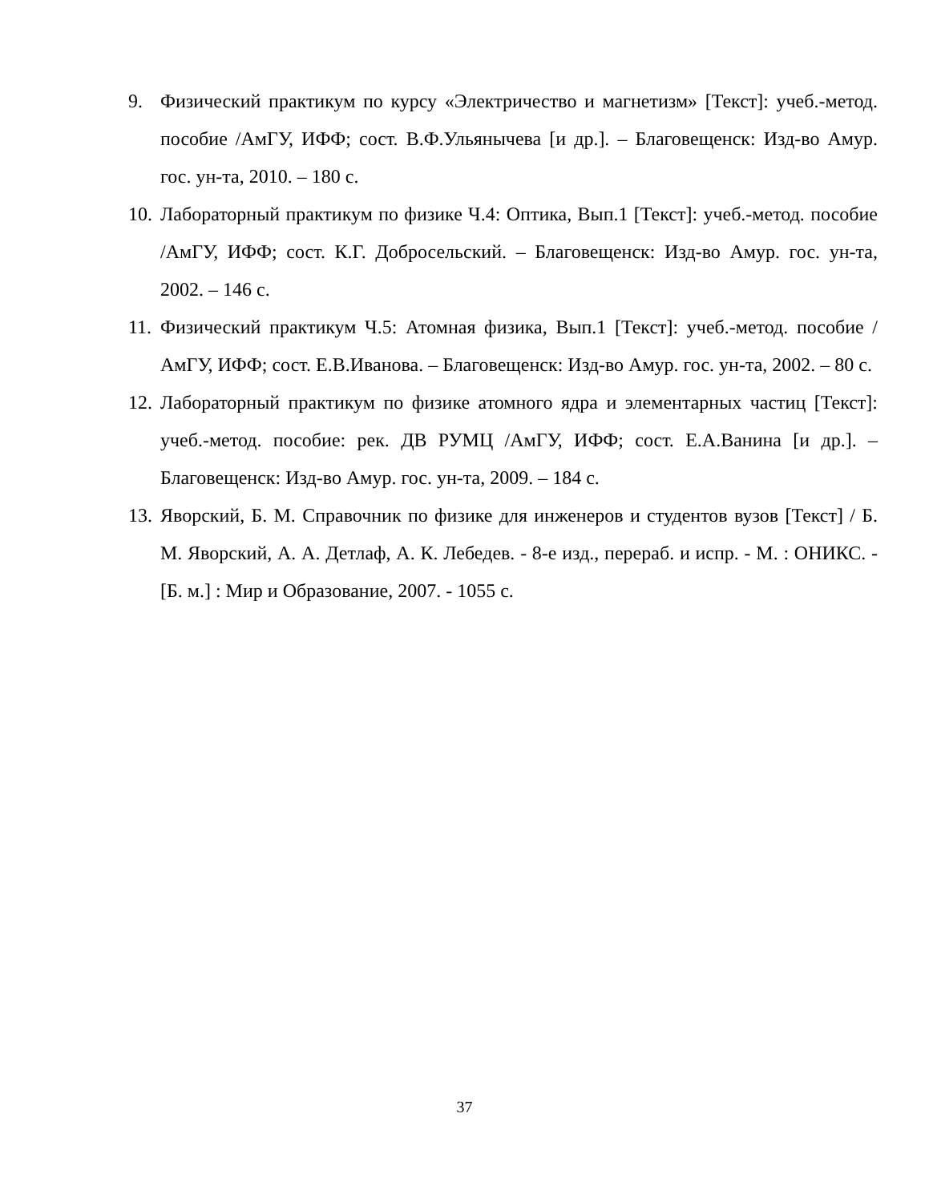9. Физический практикум по курсу «Электричество и магнетизм» [Текст]: учеб.-метод. пособие /АмГУ, ИФФ; сост. В.Ф.Ульянычева [и др.]. – Благовещенск: Изд-во Амур. гос. ун-та, 2010. – 180 с.
10.
Лабораторный практикум по физике Ч.4: Оптика, Вып.1 [Текст]: учеб.-метод. пособие /АмГУ, ИФФ; сост. К.Г. Добросельский. – Благовещенск: Изд-во Амур. гос. ун-та, 2002. – 146 с.
11.
Физический практикум Ч.5: Атомная физика, Вып.1 [Текст]: учеб.-метод. пособие /АмГУ, ИФФ; сост. Е.В.Иванова. – Благовещенск: Изд-во Амур. гос. ун-та, 2002. – 80 с.
12.
Лабораторный практикум по физике атомного ядра и элементарных частиц [Текст]: учеб.-метод. пособие: рек. ДВ РУМЦ /АмГУ, ИФФ; сост. Е.А.Ванина [и др.]. – Благовещенск: Изд-во Амур. гос. ун-та, 2009. – 184 с.
13.
Яворский, Б. М. Справочник по физике для инженеров и студентов вузов [Текст] / Б. М. Яворский, А. А. Детлаф, А. К. Лебедев. - 8-е изд., перераб. и испр. - М. : ОНИКС. - [Б. м.] : Мир и Образование, 2007. - 1055 с.
37